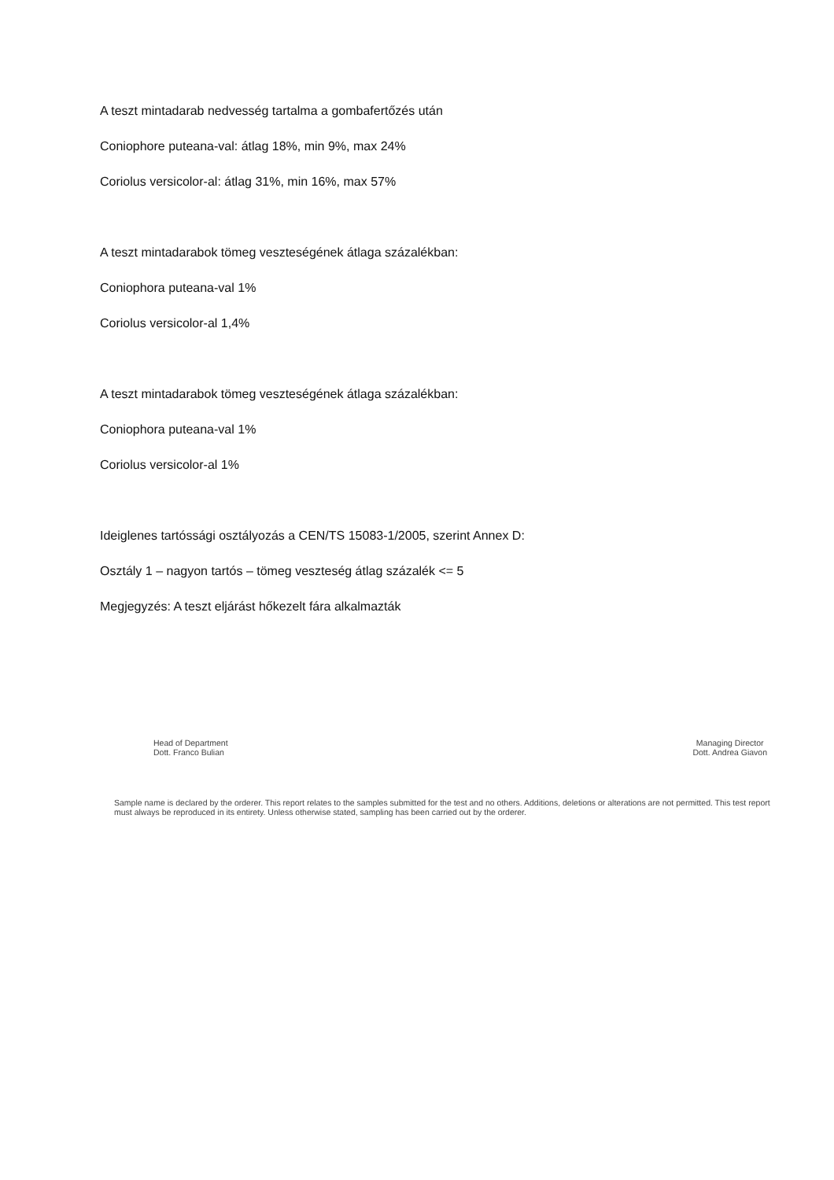A teszt mintadarab nedvesség tartalma a gombafertőzés után
Coniophore puteana-val: átlag 18%, min 9%, max 24%
Coriolus versicolor-al: átlag 31%, min 16%, max 57%
A teszt mintadarabok tömeg veszteségének átlaga százalékban:
Coniophora puteana-val 1%
Coriolus versicolor-al 1,4%
A teszt mintadarabok tömeg veszteségének átlaga százalékban:
Coniophora puteana-val 1%
Coriolus versicolor-al 1%
Ideiglenes tartóssági osztályozás a CEN/TS 15083-1/2005, szerint Annex D:
Osztály 1 – nagyon tartós – tömeg veszteség átlag százalék <= 5
Megjegyzés: A teszt eljárást hőkezelt fára alkalmazták
Head of Department
Dott. Franco Bulian
Managing Director
Dott. Andrea Giavon
Sample name is declared by the orderer. This report relates to the samples submitted for the test and no others. Additions, deletions or alterations are not permitted. This test report must always be reproduced in its entirety. Unless otherwise stated, sampling has been carried out by the orderer.